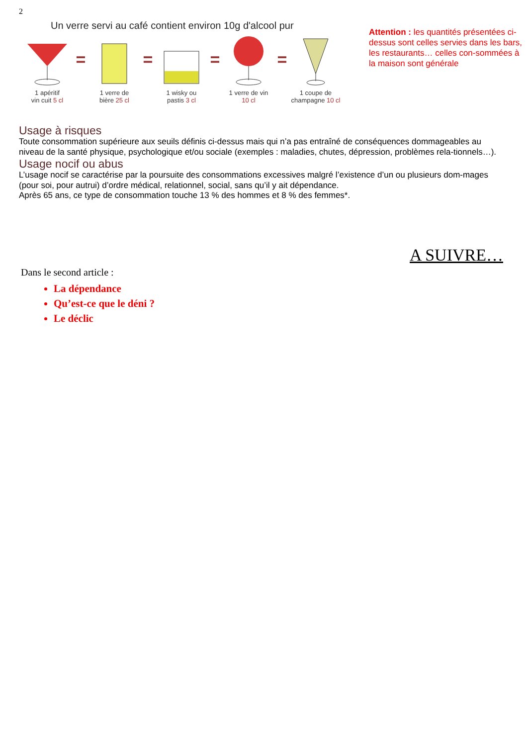2
Un verre servi au café contient environ 10g d'alcool pur
1 apéritif
vin cuit 5 cl
=
1 verre de
bière 25 cl
=
1 wisky ou
pastis 3 cl
=
1 verre de vin
10 cl
=
1 coupe de
champagne 10 cl
Attention : les quantités présentées ci-dessus sont celles servies dans les bars, les restaurants… celles con-sommées à la maison sont générale
Usage à risques
Toute consommation supérieure aux seuils définis ci-dessus mais qui n’a pas entraîné de conséquences dommageables au niveau de la santé physique, psychologique et/ou sociale (exemples : maladies, chutes, dépression, problèmes rela-tionnels…).
Usage nocif ou abus
L’usage nocif se caractérise par la poursuite des consommations excessives malgré l’existence d’un ou plusieurs dom-mages (pour soi, pour autrui) d’ordre médical, relationnel, social, sans qu’il y ait dépendance.
Après 65 ans, ce type de consommation touche 13 % des hommes et 8 % des femmes*.
A SUIVRE…
Dans le second article :
La dépendance
Qu’est-ce que le déni ?
Le déclic